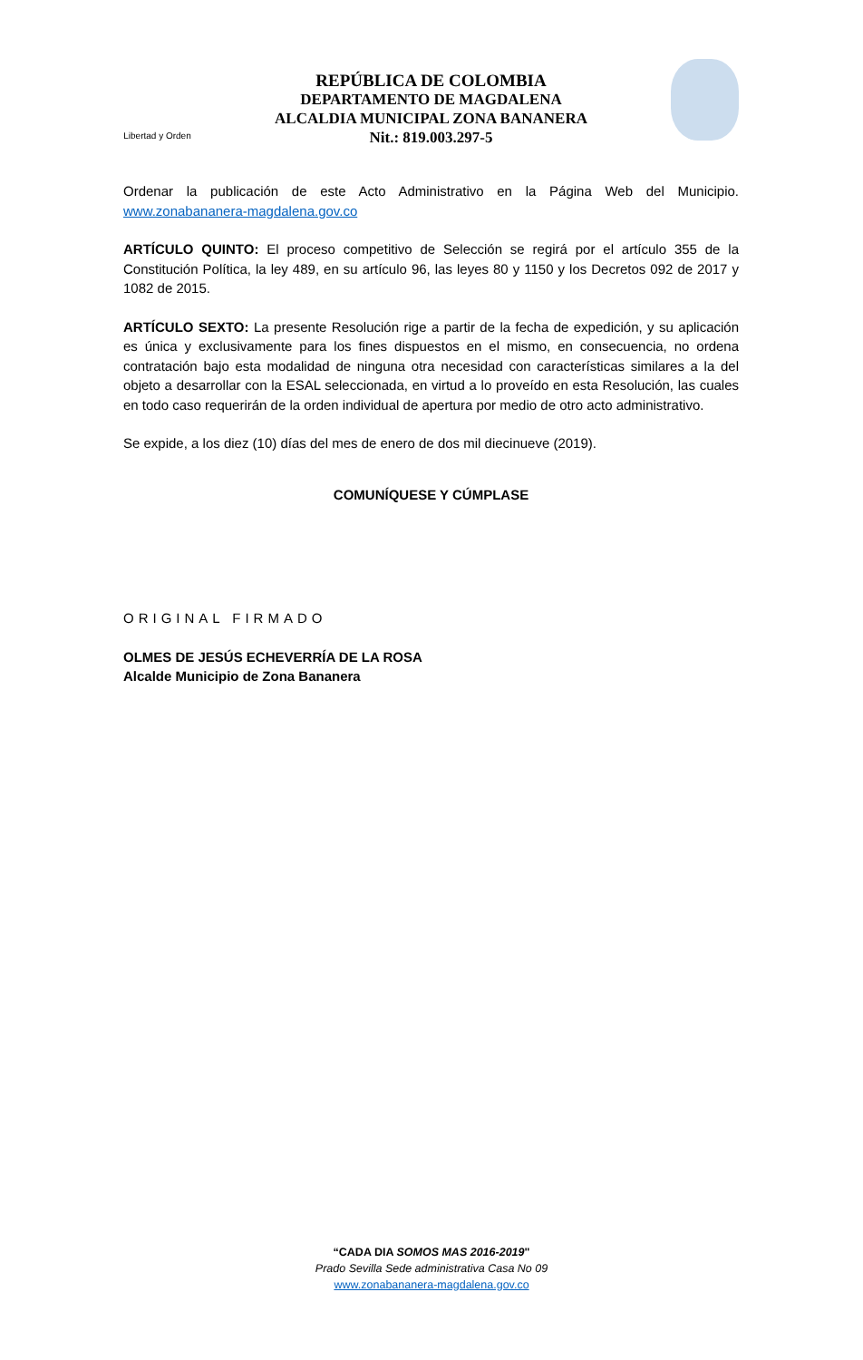Libertad y Orden
REPÚBLICA DE COLOMBIA
DEPARTAMENTO DE MAGDALENA
ALCALDIA MUNICIPAL ZONA BANANERA
Nit.: 819.003.297-5
Ordenar la publicación de este Acto Administrativo en la Página Web del Municipio. www.zonabananera-magdalena.gov.co
ARTÍCULO QUINTO: El proceso competitivo de Selección se regirá por el artículo 355 de la Constitución Política, la ley 489, en su artículo 96, las leyes 80 y 1150 y los Decretos 092 de 2017 y 1082 de 2015.
ARTÍCULO SEXTO: La presente Resolución rige a partir de la fecha de expedición, y su aplicación es única y exclusivamente para los fines dispuestos en el mismo, en consecuencia, no ordena contratación bajo esta modalidad de ninguna otra necesidad con características similares a la del objeto a desarrollar con la ESAL seleccionada, en virtud a lo proveído en esta Resolución, las cuales en todo caso requerirán de la orden individual de apertura por medio de otro acto administrativo.
Se expide, a los diez (10) días del mes de enero de dos mil diecinueve (2019).
COMUNÍQUESE Y CÚMPLASE
ORIGINAL FIRMADO
OLMES DE JESÚS ECHEVERRÍA DE LA ROSA
Alcalde Municipio de Zona Bananera
“CADA DIA SOMOS MAS 2016-2019"
Prado Sevilla Sede administrativa Casa No 09
www.zonabananera-magdalena.gov.co